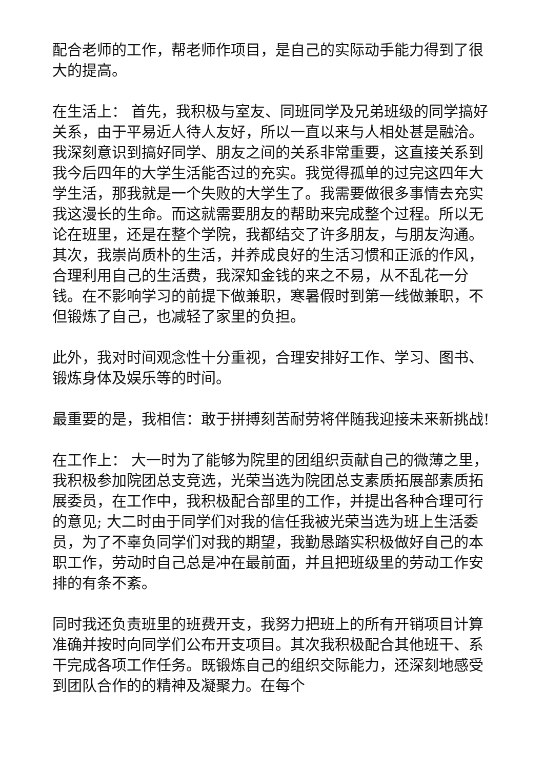配合老师的工作，帮老师作项目，是自己的实际动手能力得到了很大的提高。
在生活上： 首先，我积极与室友、同班同学及兄弟班级的同学搞好关系，由于平易近人待人友好，所以一直以来与人相处甚是融洽。我深刻意识到搞好同学、朋友之间的关系非常重要，这直接关系到我今后四年的大学生活能否过的充实。我觉得孤单的过完这四年大学生活，那我就是一个失败的大学生了。我需要做很多事情去充实我这漫长的生命。而这就需要朋友的帮助来完成整个过程。所以无论在班里，还是在整个学院，我都结交了许多朋友，与朋友沟通。 其次，我崇尚质朴的生活，并养成良好的生活习惯和正派的作风，合理利用自己的生活费，我深知金钱的来之不易，从不乱花一分钱。在不影响学习的前提下做兼职，寒暑假时到第一线做兼职，不但锻炼了自己，也减轻了家里的负担。
此外，我对时间观念性十分重视，合理安排好工作、学习、图书、锻炼身体及娱乐等的时间。
最重要的是，我相信：敢于拼搏刻苦耐劳将伴随我迎接未来新挑战!
在工作上： 大一时为了能够为院里的团组织贡献自己的微薄之里，我积极参加院团总支竞选，光荣当选为院团总支素质拓展部素质拓展委员，在工作中，我积极配合部里的工作，并提出各种合理可行的意见; 大二时由于同学们对我的信任我被光荣当选为班上生活委员，为了不辜负同学们对我的期望，我勤恳踏实积极做好自己的本职工作，劳动时自己总是冲在最前面，并且把班级里的劳动工作安排的有条不紊。
同时我还负责班里的班费开支，我努力把班上的所有开销项目计算准确并按时向同学们公布开支项目。其次我积极配合其他班干、系干完成各项工作任务。既锻炼自己的组织交际能力，还深刻地感受到团队合作的的精神及凝聚力。在每个